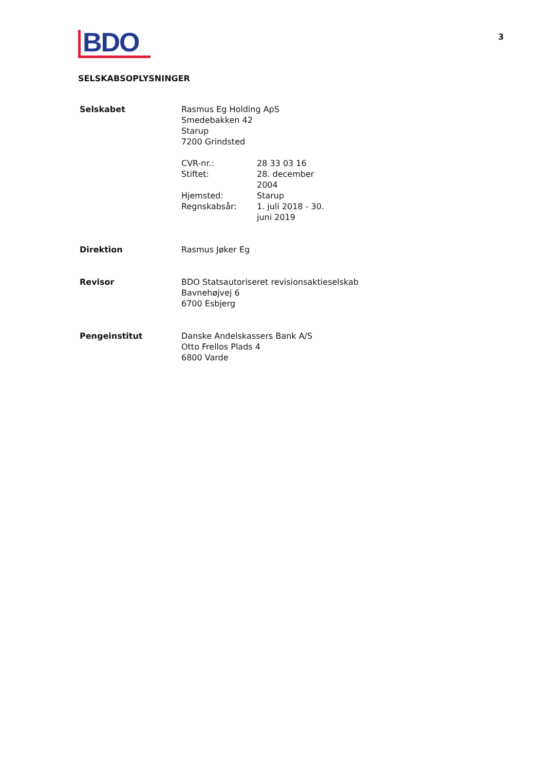3
BDO
SELSKABSOPLYSNINGER
| Selskabet | Rasmus Eg Holding ApS Smedebakken 42 Starup 7200 Grindsted / CVR-nr.: / 28 33 03 16 / / Stiftet: / 28. december 2004 / / Hjemsted: / Starup / / Regnskabsår: / 1. juli 2018 - 30. juni 2019 / |
| Direktion | Rasmus Jøker Eg |
| Revisor | BDO Statsautoriseret revisionsaktieselskab Bavnehøjvej 6 6700 Esbjerg |
| Pengeinstitut | Danske Andelskassers Bank A/S Otto Frellos Plads 4 6800 Varde |